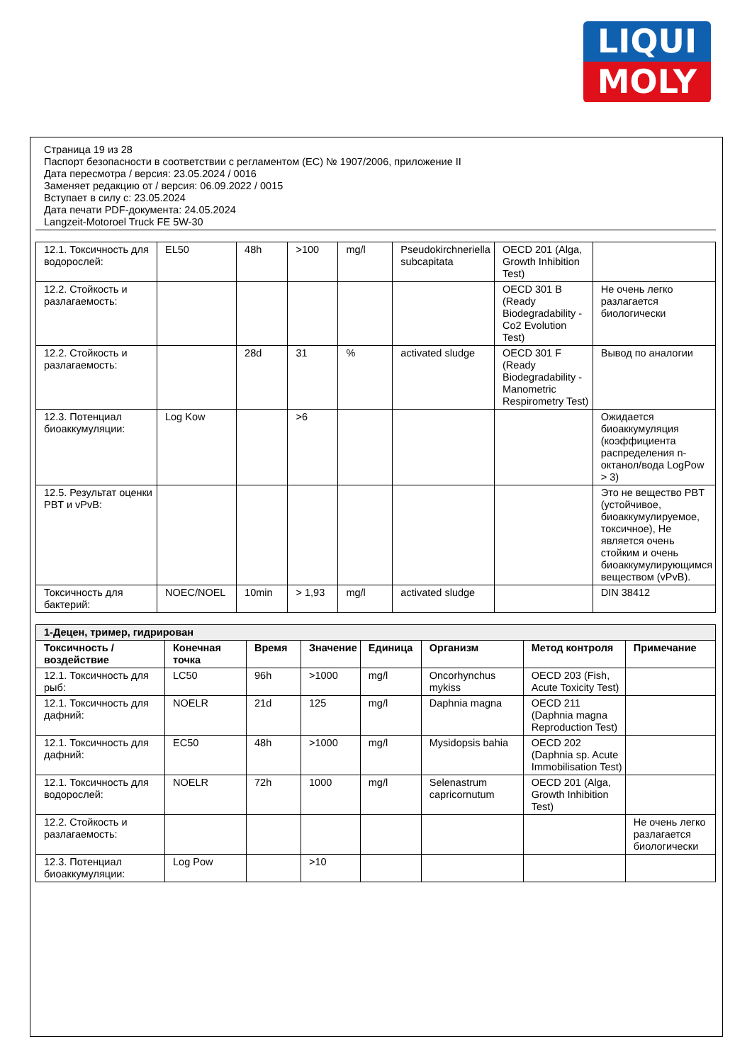LIQUI
MOLY
Страница 19 из 28
Паспорт безопасности в соответствии с регламентом (EC) № 1907/2006, приложение II
Дата пересмотра / версия: 23.05.2024 / 0016
Заменяет редакцию от / версия: 06.09.2022 / 0015
Вступает в силу с: 23.05.2024
Дата печати PDF-документа: 24.05.2024
Langzeit-Motoroel Truck FE 5W-30
| 12.1. Токсичность для водорослей: | EL50 | 48h | >100 | mg/l | Pseudokirchneriella subcapitata | OECD 201 (Alga, Growth Inhibition Test) | |
| 12.2. Стойкость и разлагаемость: | | | | | | OECD 301 B (Ready Biodegradability - Co2 Evolution Test) | Не очень легко разлагается биологически |
| 12.2. Стойкость и разлагаемость: | | 28d | 31 | % | activated sludge | OECD 301 F (Ready Biodegradability - Manometric Respirometry Test) | Вывод по аналогии |
| 12.3. Потенциал биоаккумуляции: | Log Kow | | >6 | | | | Ожидается биоаккумуляция (коэффициента распределения n-октанол/вода LogPow > 3) |
| 12.5. Результат оценки PBT и vPvB: | | | | | | | Это не вещество PBT (устойчивое, биоаккумулируемое, токсичное), Не является очень стойким и очень биоаккумулирующимся веществом (vPvB). |
| Токсичность для бактерий: | NOEC/NOEL | 10min | > 1,93 | mg/l | activated sludge | | DIN 38412 |
| 1-Децен, тример, гидрирован | | | | | | | |
| Токсичность / воздействие | Конечная точка | Время | Значение | Единица | Организм | Метод контроля | Примечание |
| 12.1. Токсичность для рыб: | LC50 | 96h | >1000 | mg/l | Oncorhynchus mykiss | OECD 203 (Fish, Acute Toxicity Test) | |
| 12.1. Токсичность для дафний: | NOELR | 21d | 125 | mg/l | Daphnia magna | OECD 211 (Daphnia magna Reproduction Test) | |
| 12.1. Токсичность для дафний: | EC50 | 48h | >1000 | mg/l | Mysidopsis bahia | OECD 202 (Daphnia sp. Acute Immobilisation Test) | |
| 12.1. Токсичность для водорослей: | NOELR | 72h | 1000 | mg/l | Selenastrum capricornutum | OECD 201 (Alga, Growth Inhibition Test) | |
| 12.2. Стойкость и разлагаемость: | | | | | | | Не очень легко разлагается биологически |
| 12.3. Потенциал биоаккумуляции: | Log Pow | | >10 | | | | |